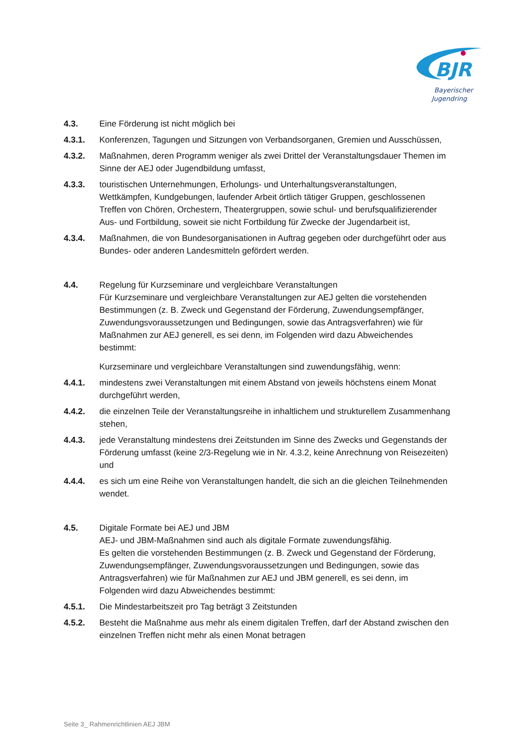BJR
Bayerischer
Jugendring
4.3. Eine Förderung ist nicht möglich bei
4.3.1. Konferenzen, Tagungen und Sitzungen von Verbandsorganen, Gremien und Ausschüssen,
4.3.2. Maßnahmen, deren Programm weniger als zwei Drittel der Veranstaltungsdauer Themen im Sinne der AEJ oder Jugendbildung umfasst,
4.3.3. touristischen Unternehmungen, Erholungs- und Unterhaltungsveranstaltungen, Wettkämpfen, Kundgebungen, laufender Arbeit örtlich tätiger Gruppen, geschlossenen Treffen von Chören, Orchestern, Theatergruppen, sowie schul- und berufsqualifizierender Aus- und Fortbildung, soweit sie nicht Fortbildung für Zwecke der Jugendarbeit ist,
4.3.4. Maßnahmen, die von Bundesorganisationen in Auftrag gegeben oder durchgeführt oder aus Bundes- oder anderen Landesmitteln gefördert werden.
4.4. Regelung für Kurzseminare und vergleichbare Veranstaltungen
Für Kurzseminare und vergleichbare Veranstaltungen zur AEJ gelten die vorstehenden Bestimmungen (z. B. Zweck und Gegenstand der Förderung, Zuwendungsempfänger, Zuwendungsvoraussetzungen und Bedingungen, sowie das Antragsverfahren) wie für Maßnahmen zur AEJ generell, es sei denn, im Folgenden wird dazu Abweichendes bestimmt:
Kurzseminare und vergleichbare Veranstaltungen sind zuwendungsfähig, wenn:
4.4.1. mindestens zwei Veranstaltungen mit einem Abstand von jeweils höchstens einem Monat durchgeführt werden,
4.4.2. die einzelnen Teile der Veranstaltungsreihe in inhaltlichem und strukturellem Zusammenhang stehen,
4.4.3. jede Veranstaltung mindestens drei Zeitstunden im Sinne des Zwecks und Gegenstands der Förderung umfasst (keine 2/3-Regelung wie in Nr. 4.3.2, keine Anrechnung von Reisezeiten) und
4.4.4. es sich um eine Reihe von Veranstaltungen handelt, die sich an die gleichen Teilnehmenden wendet.
4.5. Digitale Formate bei AEJ und JBM
AEJ- und JBM-Maßnahmen sind auch als digitale Formate zuwendungsfähig.
Es gelten die vorstehenden Bestimmungen (z. B. Zweck und Gegenstand der Förderung, Zuwendungsempfänger, Zuwendungsvoraussetzungen und Bedingungen, sowie das Antragsverfahren) wie für Maßnahmen zur AEJ und JBM generell, es sei denn, im Folgenden wird dazu Abweichendes bestimmt:
4.5.1. Die Mindestarbeitszeit pro Tag beträgt 3 Zeitstunden
4.5.2. Besteht die Maßnahme aus mehr als einem digitalen Treffen, darf der Abstand zwischen den einzelnen Treffen nicht mehr als einen Monat betragen
Seite 3_ Rahmenrichtlinien AEJ JBM